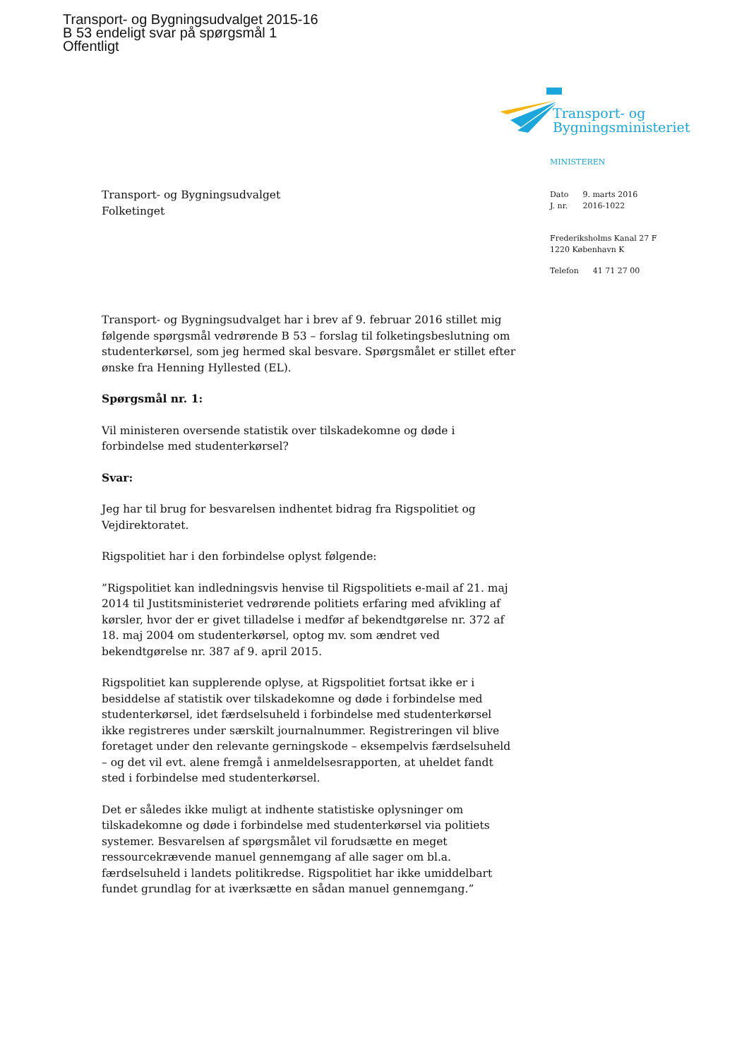Transport- og Bygningsudvalget 2015-16
B 53 endeligt svar på spørgsmål 1
Offentligt
Transport- og
Bygningsministeriet
MINISTEREN
| Dato | 9. marts 2016 |
| J. nr. | 2016-1022 |
Frederiksholms Kanal 27 F
1220 København K
| Telefon | 41 71 27 00 |
Transport- og Bygningsudvalget
Folketinget
Transport- og Bygningsudvalget har i brev af 9. februar 2016 stillet mig følgende spørgsmål vedrørende B 53 – forslag til folketingsbeslutning om studenterkørsel, som jeg hermed skal besvare. Spørgsmålet er stillet efter ønske fra Henning Hyllested (EL).
Spørgsmål nr. 1:
Vil ministeren oversende statistik over tilskadekomne og døde i forbindelse med studenterkørsel?
Svar:
Jeg har til brug for besvarelsen indhentet bidrag fra Rigspolitiet og Vejdirektoratet.
Rigspolitiet har i den forbindelse oplyst følgende:
”Rigspolitiet kan indledningsvis henvise til Rigspolitiets e-mail af 21. maj 2014 til Justitsministeriet vedrørende politiets erfaring med afvikling af kørsler, hvor der er givet tilladelse i medfør af bekendtgørelse nr. 372 af 18. maj 2004 om studenterkørsel, optog mv. som ændret ved bekendtgørelse nr. 387 af 9. april 2015.
Rigspolitiet kan supplerende oplyse, at Rigspolitiet fortsat ikke er i besiddelse af statistik over tilskadekomne og døde i forbindelse med studenterkørsel, idet færdselsuheld i forbindelse med studenterkørsel ikke registreres under særskilt journalnummer. Registreringen vil blive foretaget under den relevante gerningskode – eksempelvis færdselsuheld – og det vil evt. alene fremgå i anmeldelsesrapporten, at uheldet fandt sted i forbindelse med studenterkørsel.
Det er således ikke muligt at indhente statistiske oplysninger om tilskadekomne og døde i forbindelse med studenterkørsel via politiets systemer. Besvarelsen af spørgsmålet vil forudsætte en meget ressourcekrævende manuel gennemgang af alle sager om bl.a. færdselsuheld i landets politikredse. Rigspolitiet har ikke umiddelbart fundet grundlag for at iværksætte en sådan manuel gennemgang.”